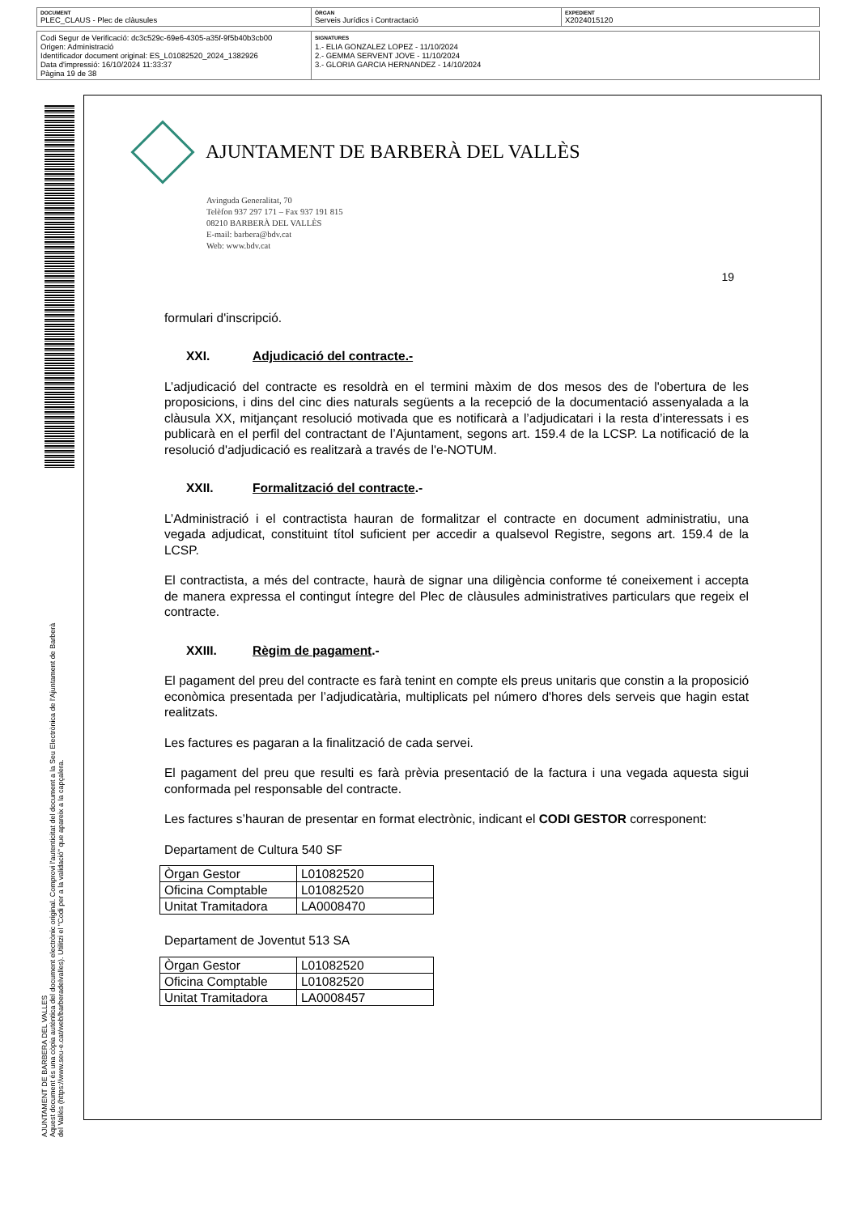| DOCUMENT PLEC_CLAUS - Plec de clàusules | ÒRGAN Serveis Jurídics i Contractació | EXPEDIENT X2024015120 |
| Codi Segur de Verificació: dc3c529c-69e6-4305-a35f-9f5b40b3cb00 Origen: Administració Identificador document original: ES_L01082520_2024_1382926 Data d'impressió: 16/10/2024 11:33:37 Pàgina 19 de 38 | SIGNATURES 1.- ELIA GONZALEZ LOPEZ - 11/10/2024 2.- GEMMA SERVENT JOVE - 11/10/2024 3.- GLORIA GARCIA HERNANDEZ - 14/10/2024 |
AJUNTAMENT DE BARBERA DEL VALLES
Aquest document és una còpia autèntica del document electrònic original. Comprovi l'autenticitat del document a la Seu Electrònica de l'Ajuntament de Barberà del Vallès (https://www.seu-e.cat/web/barberadelvalles). Utilitzi el "Codi per a la validació" que apareix a la capçalera.
AJUNTAMENT DE BARBERÀ DEL VALLÈS
Avinguda Generalitat, 70
Telèfon 937 297 171 – Fax 937 191 815
08210 BARBERÀ DEL VALLÈS
E-mail: barbera@bdv.cat
Web: www.bdv.cat
19
formulari d'inscripció.
XXI. Adjudicació del contracte.-
L’adjudicació del contracte es resoldrà en el termini màxim de dos mesos des de l'obertura de les proposicions, i dins del cinc dies naturals següents a la recepció de la documentació assenyalada a la clàusula XX, mitjançant resolució motivada que es notificarà a l’adjudicatari i la resta d’interessats i es publicarà en el perfil del contractant de l’Ajuntament, segons art. 159.4 de la LCSP. La notificació de la resolució d'adjudicació es realitzarà a través de l'e-NOTUM.
XXII. Formalització del contracte.-
L’Administració i el contractista hauran de formalitzar el contracte en document administratiu, una vegada adjudicat, constituint títol suficient per accedir a qualsevol Registre, segons art. 159.4 de la LCSP.
El contractista, a més del contracte, haurà de signar una diligència conforme té coneixement i accepta de manera expressa el contingut íntegre del Plec de clàusules administratives particulars que regeix el contracte.
XXIII. Règim de pagament.-
El pagament del preu del contracte es farà tenint en compte els preus unitaris que constin a la proposició econòmica presentada per l’adjudicatària, multiplicats pel número d'hores dels serveis que hagin estat realitzats.
Les factures es pagaran a la finalització de cada servei.
El pagament del preu que resulti es farà prèvia presentació de la factura i una vegada aquesta sigui conformada pel responsable del contracte.
Les factures s’hauran de presentar en format electrònic, indicant el CODI GESTOR corresponent:
Departament de Cultura 540 SF
| Òrgan Gestor | L01082520 |
| Oficina Comptable | L01082520 |
| Unitat Tramitadora | LA0008470 |
Departament de Joventut 513 SA
| Òrgan Gestor | L01082520 |
| Oficina Comptable | L01082520 |
| Unitat Tramitadora | LA0008457 |